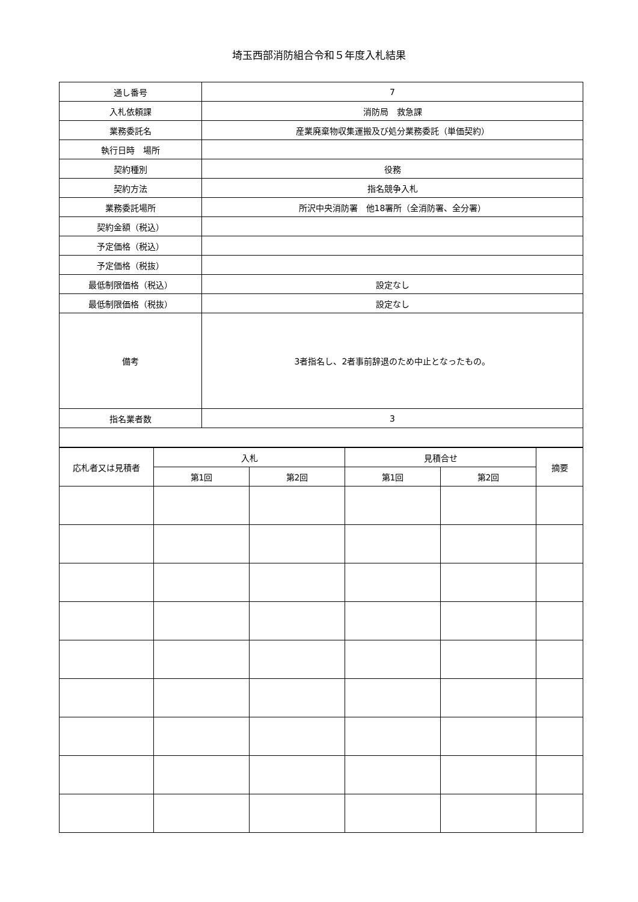埼玉西部消防組合令和５年度入札結果
| 通し番号 | 7 |
| 入札依頼課 | 消防局 救急課 |
| 業務委託名 | 産業廃棄物収集運搬及び処分業務委託（単価契約） |
| 執行日時 場所 | |
| 契約種別 | 役務 |
| 契約方法 | 指名競争入札 |
| 業務委託場所 | 所沢中央消防署 他18署所（全消防署、全分署） |
| 契約金額（税込） | |
| 予定価格（税込） | |
| 予定価格（税抜） | |
| 最低制限価格（税込） | 設定なし |
| 最低制限価格（税抜） | 設定なし |
| 備考 | 3者指名し、2者事前辞退のため中止となったもの。 |
| 指名業者数 | 3 |
| 応札者又は見積者 | 入札 | | 見積合せ | | 摘要 |
| --- | --- | --- | --- | --- | --- |
| | 第1回 | 第2回 | 第1回 | 第2回 | |